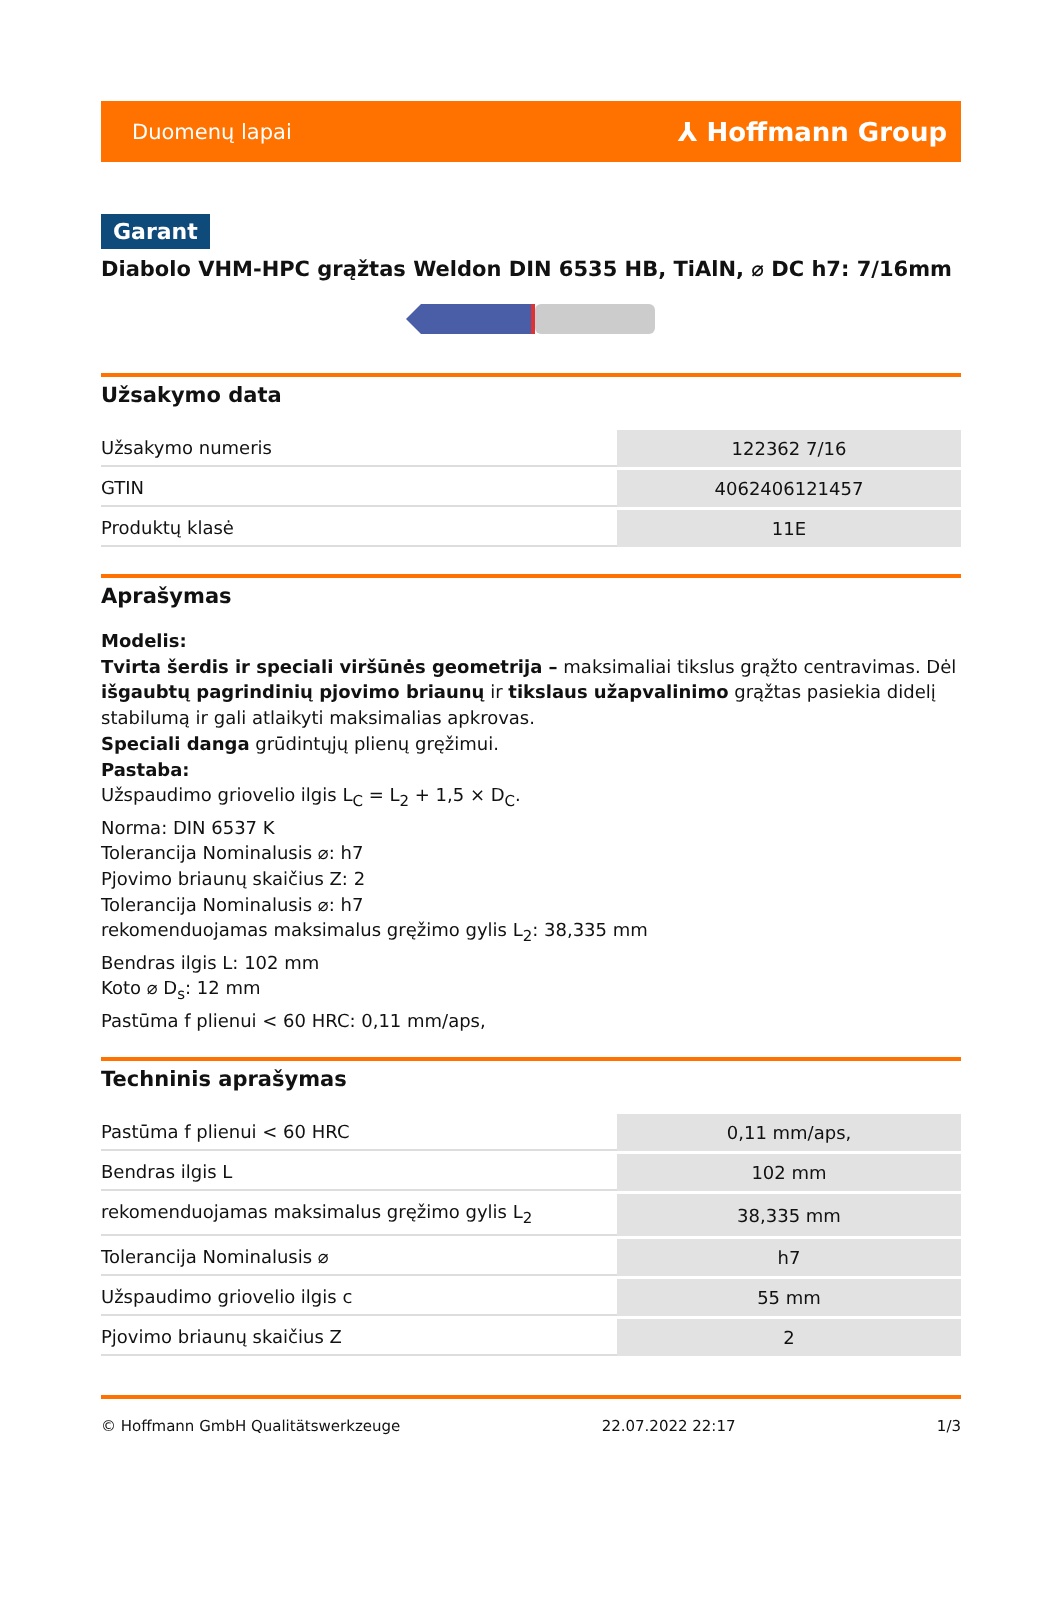Duomenų lapai ⅄ Hoffmann Group
Garant
Diabolo VHM-HPC grąžtas Weldon DIN 6535 HB, TiAlN, ⌀ DC h7: 7/16mm
Užsakymo data
| Užsakymo numeris | 122362 7/16 |
| GTIN | 4062406121457 |
| Produktų klasė | 11E |
Aprašymas
Modelis:
Tvirta šerdis ir speciali viršūnės geometrija – maksimaliai tikslus grąžto centravimas. Dėl išgaubtų pagrindinių pjovimo briaunų ir tikslaus užapvalinimo grąžtas pasiekia didelį stabilumą ir gali atlaikyti maksimalias apkrovas.
Speciali danga grūdintųjų plienų gręžimui.
Pastaba:
Užspaudimo griovelio ilgis L<sub>C</sub> = L<sub>2</sub> + 1,5 × D<sub>C</sub>.
Norma: DIN 6537 K
Tolerancija Nominalusis ⌀: h7
Pjovimo briaunų skaičius Z: 2
Tolerancija Nominalusis ⌀: h7
rekomenduojamas maksimalus gręžimo gylis L<sub>2</sub>: 38,335 mm
Bendras ilgis L: 102 mm
Koto ⌀ D<sub>s</sub>: 12 mm
Pastūma f plienui < 60 HRC: 0,11 mm/aps,
Techninis aprašymas
| Pastūma f plienui < 60 HRC | 0,11 mm/aps, |
| Bendras ilgis L | 102 mm |
| rekomenduojamas maksimalus gręžimo gylis L<sub>2</sub> | 38,335 mm |
| Tolerancija Nominalusis ⌀ | h7 |
| Užspaudimo griovelio ilgis c | 55 mm |
| Pjovimo briaunų skaičius Z | 2 |
© Hoffmann GmbH Qualitätswerkzeuge 22.07.2022 22:17 1/3